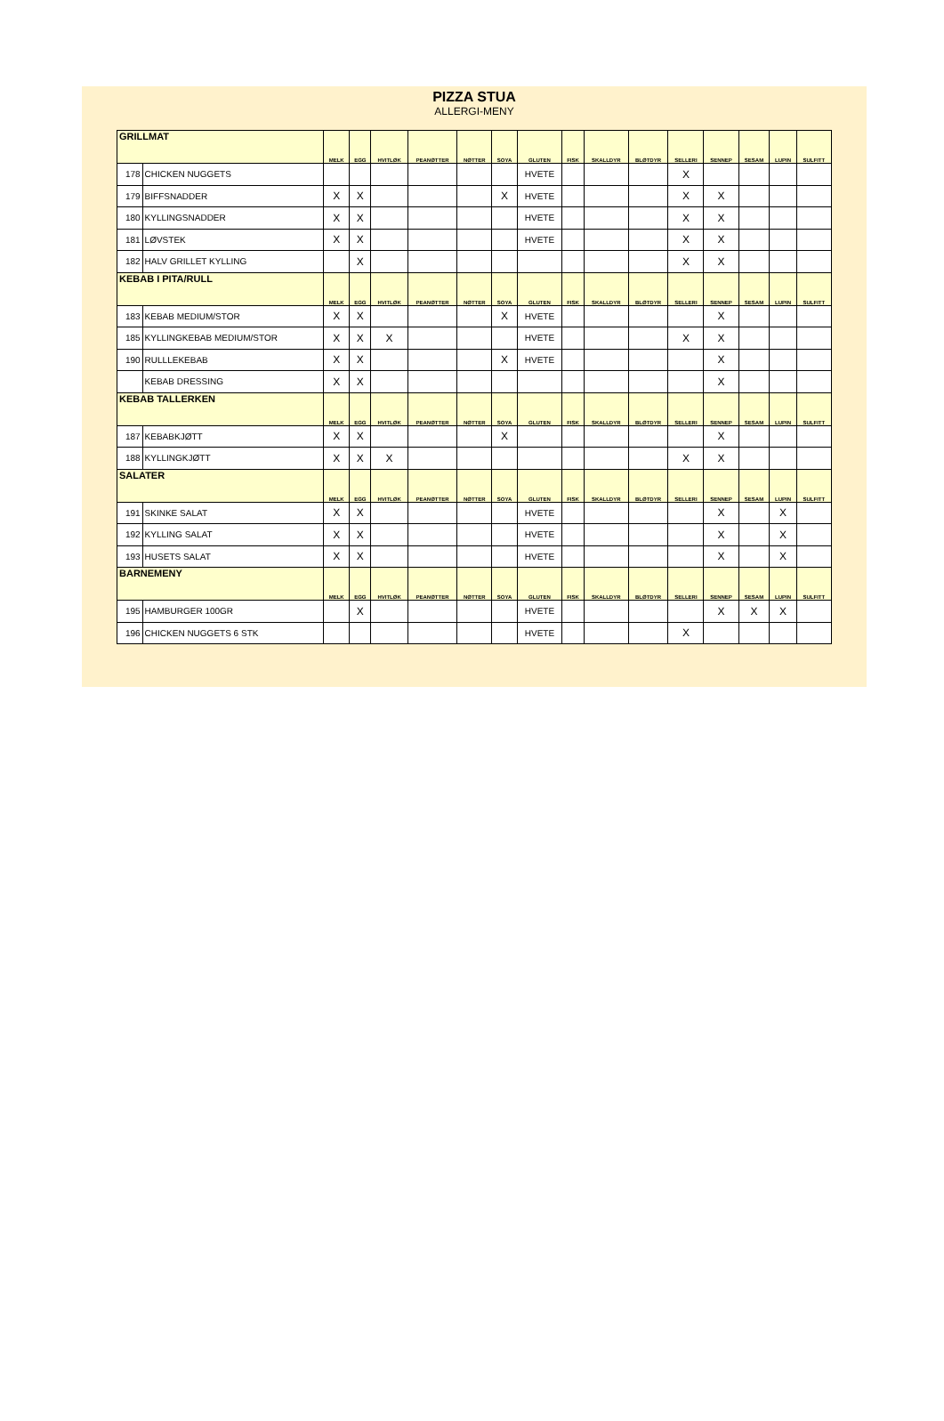PIZZA STUA
ALLERGI-MENY
| GRILLMAT | | MELK | EGG | HVITLØK | PEANØTTER | NØTTER | SOYA | GLUTEN | FISK | SKALLDYR | BLØTDYR | SELLERI | SENNEP | SESAM | LUPIN | SULFITT |
| --- | --- | --- | --- | --- | --- | --- | --- | --- | --- | --- | --- | --- | --- | --- | --- | --- |
| 178 | CHICKEN NUGGETS | | | | | | | HVETE | | | | X | | | | |
| 179 | BIFFSNADDER | X | X | | | | X | HVETE | | | | X | X | | | |
| 180 | KYLLINGSNADDER | X | X | | | | | HVETE | | | | X | X | | | |
| 181 | LØVSTEK | X | X | | | | | HVETE | | | | X | X | | | |
| 182 | HALV GRILLET KYLLING | | X | | | | | | | | | X | X | | | |
| KEBAB I PITA/RULL | | MELK | EGG | HVITLØK | PEANØTTER | NØTTER | SOYA | GLUTEN | FISK | SKALLDYR | BLØTDYR | SELLERI | SENNEP | SESAM | LUPIN | SULFITT |
| 183 | KEBAB MEDIUM/STOR | X | X | | | | X | HVETE | | | | | X | | | |
| 185 | KYLLINGKEBAB MEDIUM/STOR | X | X | X | | | | HVETE | | | | X | X | | | |
| 190 | RULLLEKEBAB | X | X | | | | X | HVETE | | | | | X | | | |
| | KEBAB DRESSING | X | X | | | | | | | | | | X | | | |
| KEBAB TALLERKEN | | MELK | EGG | HVITLØK | PEANØTTER | NØTTER | SOYA | GLUTEN | FISK | SKALLDYR | BLØTDYR | SELLERI | SENNEP | SESAM | LUPIN | SULFITT |
| 187 | KEBABKJØTT | X | X | | | | X | | | | | | X | | | |
| 188 | KYLLINGKJØTT | X | X | X | | | | | | | | X | X | | | |
| SALATER | | MELK | EGG | HVITLØK | PEANØTTER | NØTTER | SOYA | GLUTEN | FISK | SKALLDYR | BLØTDYR | SELLERI | SENNEP | SESAM | LUPIN | SULFITT |
| 191 | SKINKE SALAT | X | X | | | | | HVETE | | | | | X | | X | |
| 192 | KYLLING SALAT | X | X | | | | | HVETE | | | | | X | | X | |
| 193 | HUSETS SALAT | X | X | | | | | HVETE | | | | | X | | X | |
| BARNEMENY | | MELK | EGG | HVITLØK | PEANØTTER | NØTTER | SOYA | GLUTEN | FISK | SKALLDYR | BLØTDYR | SELLERI | SENNEP | SESAM | LUPIN | SULFITT |
| 195 | HAMBURGER 100GR | | X | | | | | HVETE | | | | | X | X | X | |
| 196 | CHICKEN NUGGETS 6 STK | | | | | | | HVETE | | | | X | | | | |